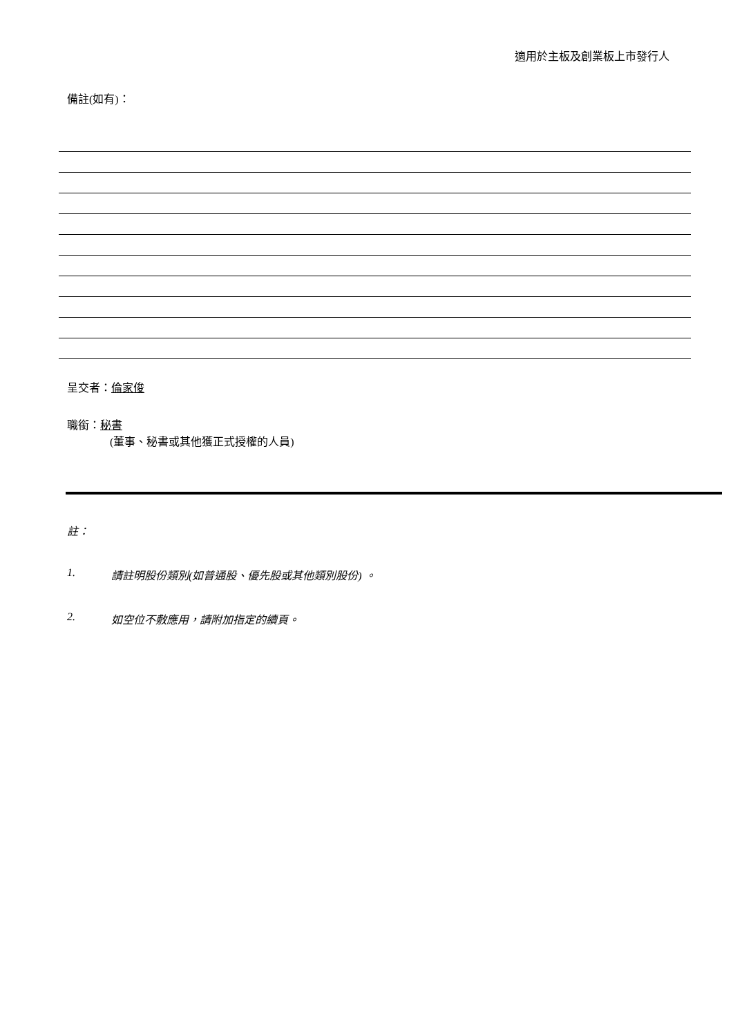適用於主板及創業板上市發行人
備註(如有)：
呈交者：倫家俊
職銜：秘書
(董事、秘書或其他獲正式授權的人員)
註：
1. 請註明股份類別(如普通股、優先股或其他類別股份) 。
2. 如空位不敷應用，請附加指定的續頁。